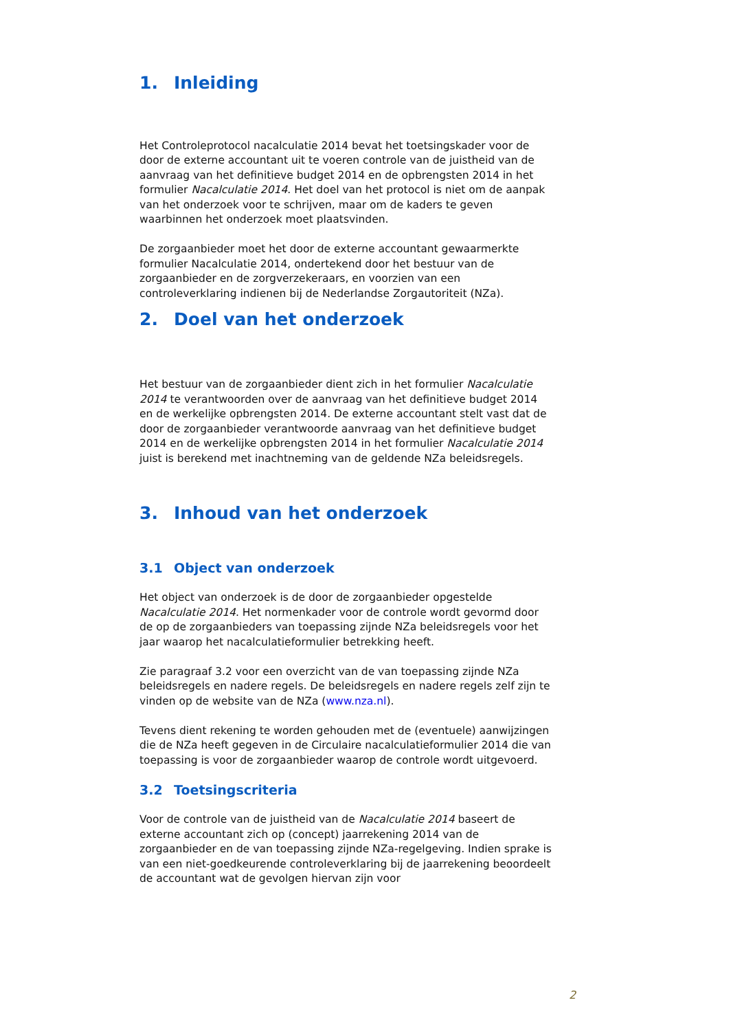1. Inleiding
Het Controleprotocol nacalculatie 2014 bevat het toetsingskader voor de door de externe accountant uit te voeren controle van de juistheid van de aanvraag van het definitieve budget 2014 en de opbrengsten 2014 in het formulier Nacalculatie 2014. Het doel van het protocol is niet om de aanpak van het onderzoek voor te schrijven, maar om de kaders te geven waarbinnen het onderzoek moet plaatsvinden.
De zorgaanbieder moet het door de externe accountant gewaarmerkte formulier Nacalculatie 2014, ondertekend door het bestuur van de zorgaanbieder en de zorgverzekeraars, en voorzien van een controleverklaring indienen bij de Nederlandse Zorgautoriteit (NZa).
2. Doel van het onderzoek
Het bestuur van de zorgaanbieder dient zich in het formulier Nacalculatie 2014 te verantwoorden over de aanvraag van het definitieve budget 2014 en de werkelijke opbrengsten 2014. De externe accountant stelt vast dat de door de zorgaanbieder verantwoorde aanvraag van het definitieve budget 2014 en de werkelijke opbrengsten 2014 in het formulier Nacalculatie 2014 juist is berekend met inachtneming van de geldende NZa beleidsregels.
3. Inhoud van het onderzoek
3.1 Object van onderzoek
Het object van onderzoek is de door de zorgaanbieder opgestelde Nacalculatie 2014. Het normenkader voor de controle wordt gevormd door de op de zorgaanbieders van toepassing zijnde NZa beleidsregels voor het jaar waarop het nacalculatieformulier betrekking heeft.
Zie paragraaf 3.2 voor een overzicht van de van toepassing zijnde NZa beleidsregels en nadere regels. De beleidsregels en nadere regels zelf zijn te vinden op de website van de NZa (www.nza.nl).
Tevens dient rekening te worden gehouden met de (eventuele) aanwijzingen die de NZa heeft gegeven in de Circulaire nacalculatieformulier 2014 die van toepassing is voor de zorgaanbieder waarop de controle wordt uitgevoerd.
3.2 Toetsingscriteria
Voor de controle van de juistheid van de Nacalculatie 2014 baseert de externe accountant zich op (concept) jaarrekening 2014 van de zorgaanbieder en de van toepassing zijnde NZa-regelgeving. Indien sprake is van een niet-goedkeurende controleverklaring bij de jaarrekening beoordeelt de accountant wat de gevolgen hiervan zijn voor
2